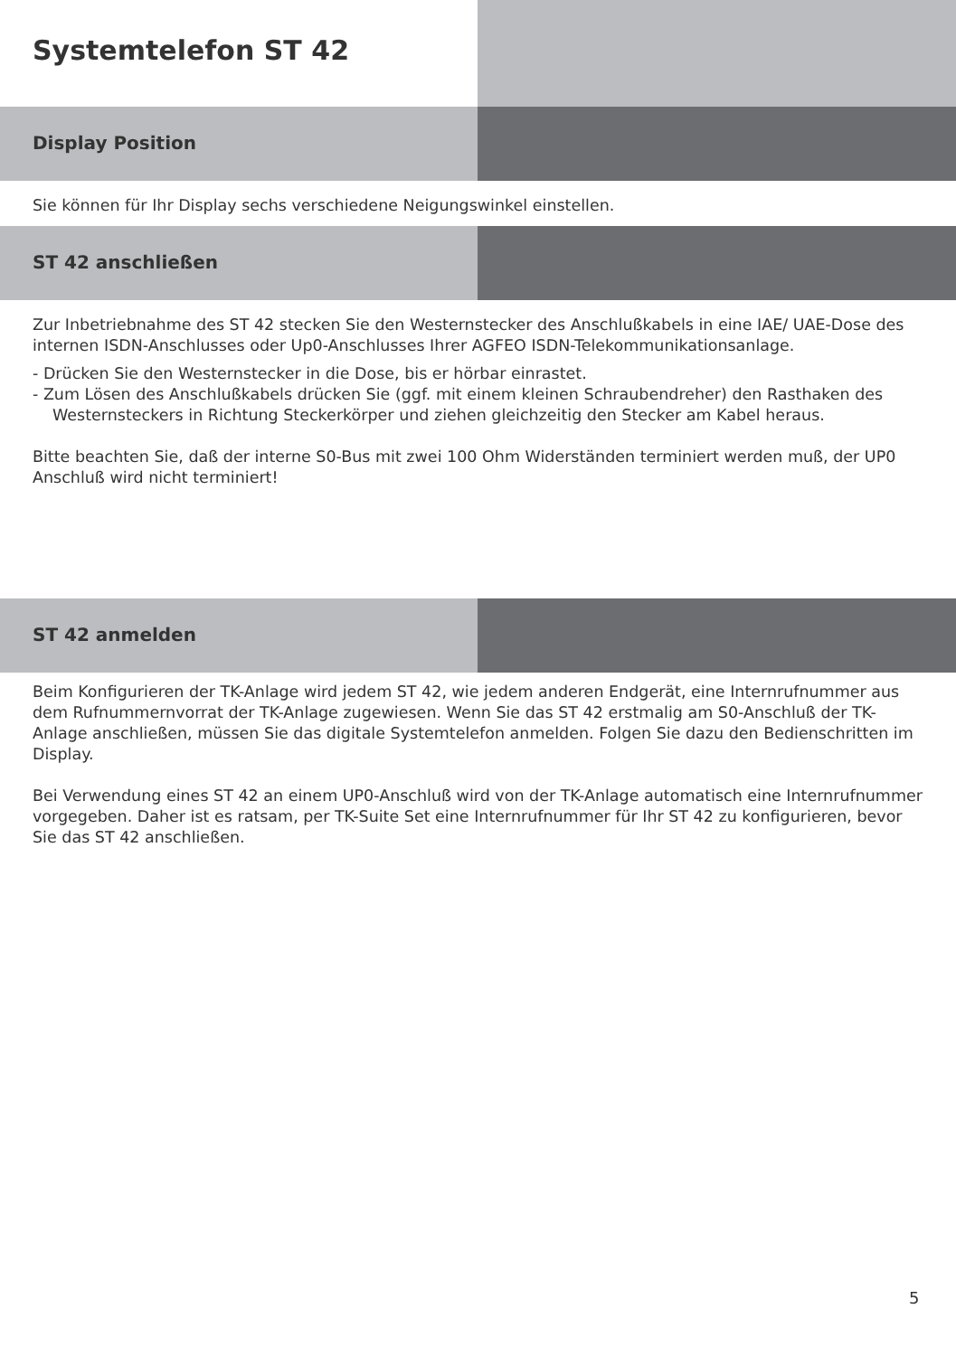Systemtelefon ST 42
Display Position
Sie können für Ihr Display sechs verschiedene Neigungswinkel einstellen.
ST 42 anschließen
Zur Inbetriebnahme des ST 42 stecken Sie den Westernstecker des Anschlußkabels in eine IAE/ UAE-Dose des internen ISDN-Anschlusses oder Up0-Anschlusses Ihrer AGFEO ISDN-Telekommunikationsanlage.
- Drücken Sie den Westernstecker in die Dose, bis er hörbar einrastet.
- Zum Lösen des Anschlußkabels drücken Sie (ggf. mit einem kleinen Schraubendreher) den Rasthaken des Westernsteckers in Richtung Steckerkörper und ziehen gleichzeitig den Stecker am Kabel heraus.
Bitte beachten Sie, daß der interne S0-Bus mit zwei 100 Ohm Widerständen terminiert werden muß, der UP0 Anschluß wird nicht terminiert!
ST 42 anmelden
Beim Konfigurieren der TK-Anlage wird jedem ST 42, wie jedem anderen Endgerät, eine Internrufnummer aus dem Rufnummernvorrat der TK-Anlage zugewiesen. Wenn Sie das ST 42 erstmalig am S0-Anschluß der TK-Anlage anschließen, müssen Sie das digitale Systemtelefon anmelden. Folgen Sie dazu den Bedienschritten im Display.
Bei Verwendung eines ST 42 an einem UP0-Anschluß wird von der TK-Anlage automatisch eine Internrufnummer vorgegeben. Daher ist es ratsam, per TK-Suite Set eine Internrufnummer für Ihr ST 42 zu konfigurieren, bevor Sie das ST 42 anschließen.
5